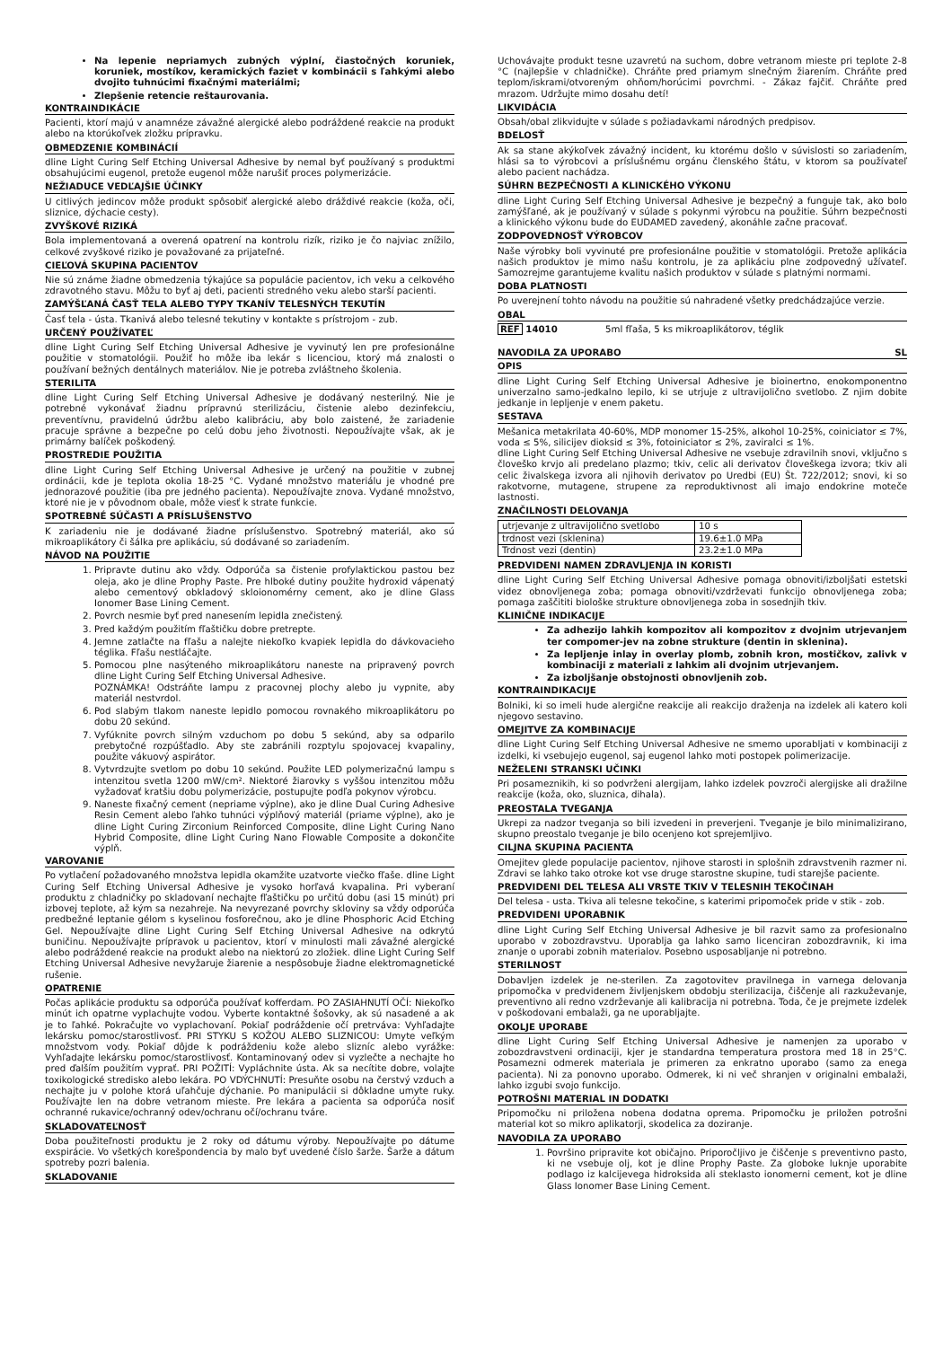Na lepenie nepriamych zubných výplní, čiastočných koruniek, koruniek, mostíkov, keramických faziet v kombinácii s ľahkými alebo dvojito tuhnúcimi fixačnými materiálmi;
Zlepšenie retencie reštaurovania.
KONTRAINDIKÁCIE
Pacienti, ktorí majú v anamnéze závažné alergické alebo podráždené reakcie na produkt alebo na ktorúkoľvek zložku prípravku.
OBMEDZENIE KOMBINÁCIÍ
dline Light Curing Self Etching Universal Adhesive by nemal byť používaný s produktmi obsahujúcimi eugenol, pretože eugenol môže narušiť proces polymerizácie.
NEŽIADUCE VEDĽAJŠIE ÚČINKY
U citlivých jedincov môže produkt spôsobiť alergické alebo dráždivé reakcie (koža, oči, sliznice, dýchacie cesty).
ZVYŠKOVÉ RIZIKÁ
Bola implementovaná a overená opatrení na kontrolu rizík, riziko je čo najviac znížilo, celkové zvyškové riziko je považované za prijateľné.
CIEĽOVÁ SKUPINA PACIENTOV
Nie sú známe žiadne obmedzenia týkajúce sa populácie pacientov, ich veku a celkového zdravotného stavu. Môžu to byť aj deti, pacienti stredného veku alebo starší pacienti.
ZAMÝŠĽANÁ ČASŤ TELA ALEBO TYPY TKANÍV TELESNÝCH TEKUTÍN
Časť tela - ústa. Tkanivá alebo telesné tekutiny v kontakte s prístrojom - zub.
URČENÝ POUŽÍVATEĽ
dline Light Curing Self Etching Universal Adhesive je vyvinutý len pre profesionálne použitie v stomatológii. Použiť ho môže iba lekár s licenciou, ktorý má znalosti o používaní bežných dentálnych materiálov. Nie je potreba zvláštneho školenia.
STERILITA
dline Light Curing Self Etching Universal Adhesive je dodávaný nesterilný. Nie je potrebné vykonávať žiadnu prípravnú sterilizáciu, čistenie alebo dezinfekciu, preventívnu, pravidelnú údržbu alebo kalibráciu, aby bolo zaistené, že zariadenie pracuje správne a bezpečne po celú dobu jeho životnosti. Nepoužívajte však, ak je primárny balíček poškodený.
PROSTREDIE POUŽITIA
dline Light Curing Self Etching Universal Adhesive je určený na použitie v zubnej ordinácii, kde je teplota okolia 18-25 °C. Vydané množstvo materiálu je vhodné pre jednorazové použitie (iba pre jedného pacienta). Nepoužívajte znova. Vydané množstvo, ktoré nie je v pôvodnom obale, môže viesť k strate funkcie.
SPOTREBNÉ SÚČASTI A PRÍSLUŠENSTVO
K zariadeniu nie je dodávané žiadne príslušenstvo. Spotrebný materiál, ako sú mikroaplikátory či šálka pre aplikáciu, sú dodávané so zariadením.
NÁVOD NA POUŽITIE
1. Pripravte dutinu ako vždy. Odporúča sa čistenie profylaktickou pastou bez oleja, ako je dline Prophy Paste. Pre hlboké dutiny použite hydroxid vápenatý alebo cementový obkladový skloionomérny cement, ako je dline Glass Ionomer Base Lining Cement.
2. Povrch nesmie byť pred nanesením lepidla znečistený.
3. Pred každým použitím fľaštičku dobre pretrepte.
4. Jemne zatlačte na fľašu a nalejte niekoľko kvapiek lepidla do dávkovacieho téglika. Fľašu nestláčajte.
5. Pomocou plne nasýteného mikroaplikátoru naneste na pripravený povrch dline Light Curing Self Etching Universal Adhesive.
POZNÁMKA! Odstráňte lampu z pracovnej plochy alebo ju vypnite, aby materiál nestvrdol.
6. Pod slabým tlakom naneste lepidlo pomocou rovnakého mikroaplikátoru po dobu 20 sekúnd.
7. Vyfúknite povrch silným vzduchom po dobu 5 sekúnd, aby sa odparilo prebytočné rozpúšťadlo. Aby ste zabránili rozptylu spojovacej kvapaliny, použite vákuový aspirátor.
8. Vytvrdzujte svetlom po dobu 10 sekúnd. Použite LED polymerizačnú lampu s intenzitou svetla 1200 mW/cm². Niektoré žiarovky s vyššou intenzitou môžu vyžadovať kratšiu dobu polymerizácie, postupujte podľa pokynov výrobcu.
9. Naneste fixačný cement (nepriame výplne), ako je dline Dual Curing Adhesive Resin Cement alebo ľahko tuhnúci výplňový materiál (priame výplne), ako je dline Light Curing Zirconium Reinforced Composite, dline Light Curing Nano Hybrid Composite, dline Light Curing Nano Flowable Composite a dokončite výplň.
VAROVANIE
Po vytlačení požadovaného množstva lepidla okamžite uzatvorte viečko fľaše. dline Light Curing Self Etching Universal Adhesive je vysoko horľavá kvapalina. Pri vyberaní produktu z chladničky po skladovaní nechajte fľaštičku po určitú dobu (asi 15 minút) pri izbovej teplote, až kým sa nezahreje. Na nevyrezané povrchy skloviny sa vždy odporúča predbežné leptanie gélom s kyselinou fosforečnou, ako je dline Phosphoric Acid Etching Gel. Nepoužívajte dline Light Curing Self Etching Universal Adhesive na odkrytú buničinu. Nepoužívajte prípravok u pacientov, ktorí v minulosti mali závažné alergické alebo podráždené reakcie na produkt alebo na niektorú zo zložiek. dline Light Curing Self Etching Universal Adhesive nevyžaruje žiarenie a nespôsobuje žiadne elektromagnetické rušenie.
OPATRENIE
Počas aplikácie produktu sa odporúča používať kofferdam. PO ZASIAHNUTÍ OČÍ: Niekoľko minút ich opatrne vyplachujte vodou. Vyberte kontaktné šošovky, ak sú nasadené a ak je to ľahké. Pokračujte vo vyplachovaní. Pokiaľ podráždenie očí pretrváva: Vyhľadajte lekársku pomoc/starostlivosť. PRI STYKU S KOŽOU ALEBO SLIZNICOU: Umyte veľkým množstvom vody. Pokiaľ dôjde k podráždeniu kože alebo slizníc alebo vyrážke: Vyhľadajte lekársku pomoc/starostlivosť. Kontaminovaný odev si vyzlečte a nechajte ho pred ďalším použitím vyprať. PRI POŽITÍ: Vypláchnite ústa. Ak sa necítite dobre, volajte toxikologické stredisko alebo lekára. PO VDÝCHNUTÍ: Presuňte osobu na čerstvý vzduch a nechajte ju v polohe ktorá uľahčuje dýchanie. Po manipulácii si dôkladne umyte ruky. Používajte len na dobre vetranom mieste. Pre lekára a pacienta sa odporúča nosiť ochranné rukavice/ochranný odev/ochranu očí/ochranu tváre.
SKLADOVATEĽNOSŤ
Doba použiteľnosti produktu je 2 roky od dátumu výroby. Nepoužívajte po dátume exspirácie. Vo všetkých korešpondencia by malo byť uvedené číslo šarže. Šarže a dátum spotreby pozri balenia.
SKLADOVANIE
Uchovávajte produkt tesne uzavretú na suchom, dobre vetranom mieste pri teplote 2-8 °C (najlepšie v chladničke). Chráňte pred priamym slnečným žiarením. Chráňte pred teplom/iskrami/otvoreným ohňom/horúcimi povrchmi. - Zákaz fajčiť. Chráňte pred mrazom. Udržujte mimo dosahu detí!
LIKVIDÁCIA
Obsah/obal zlikvidujte v súlade s požiadavkami národných predpisov.
BDELOSŤ
Ak sa stane akýkoľvek závažný incident, ku ktorému došlo v súvislosti so zariadením, hlási sa to výrobcovi a príslušnému orgánu členského štátu, v ktorom sa používateľ alebo pacient nachádza.
SÚHRN BEZPEČNOSTI A KLINICKÉHO VÝKONU
dline Light Curing Self Etching Universal Adhesive je bezpečný a funguje tak, ako bolo zamýšľané, ak je používaný v súlade s pokynmi výrobcu na použitie. Súhrn bezpečnosti a klinického výkonu bude do EUDAMED zavedený, akonáhle začne pracovať.
ZODPOVEDNOSŤ VÝROBCOV
Naše výrobky boli vyvinuté pre profesionálne použitie v stomatológii. Pretože aplikácia našich produktov je mimo našu kontrolu, je za aplikáciu plne zodpovedný užívateľ. Samozrejme garantujeme kvalitu našich produktov v súlade s platnými normami.
DOBA PLATNOSTI
Po uverejnení tohto návodu na použitie sú nahradené všetky predchádzajúce verzie.
OBAL
REF 14010 5ml fľaša, 5 ks mikroaplikátorov, téglik
NAVODILA ZA UPORABO SL
OPIS
dline Light Curing Self Etching Universal Adhesive je bioinertno, enokomponentno univerzalno samo-jedkalno lepilo, ki se utrjuje z ultravijolično svetlobo. Z njim dobite jedkanje in lepljenje v enem paketu.
SESTAVA
Mešanica metakrilata 40-60%, MDP monomer 15-25%, alkohol 10-25%, coiniciator ≤ 7%, voda ≤ 5%, silicijev dioksid ≤ 3%, fotoiniciator ≤ 2%, zaviralci ≤ 1%.
dline Light Curing Self Etching Universal Adhesive ne vsebuje zdravilnih snovi, vključno s človeško krvjo ali predelano plazmo; tkiv, celic ali derivatov človeškega izvora; tkiv ali celic živalskega izvora ali njihovih derivatov po Uredbi (EU) Št. 722/2012; snovi, ki so rakotvorne, mutagene, strupene za reproduktivnost ali imajo endokrine moteče lastnosti.
ZNAČILNOSTI DELOVANJA
| utrjevanje z ultravijolično svetlobo | 10 s |
| trdnost vezi (sklenina) | 19.6±1.0 MPa |
| Trdnost vezi (dentin) | 23.2±1.0 MPa |
PREDVIDENI NAMEN ZDRAVLJENJA IN KORISTI
dline Light Curing Self Etching Universal Adhesive pomaga obnoviti/izboljšati estetski videz obnovljenega zoba; pomaga obnoviti/vzdrževati funkcijo obnovljenega zoba; pomaga zaščititi biološke strukture obnovljenega zoba in sosednjih tkiv.
KLINIČNE INDIKACIJE
Za adhezijo lahkih kompozitov ali kompozitov z dvojnim utrjevanjem ter compomer-jev na zobne strukture (dentin in sklenina).
Za lepljenje inlay in overlay plomb, zobnih kron, mostičkov, zalivk v kombinaciji z materiali z lahkim ali dvojnim utrjevanjem.
Za izboljšanje obstojnosti obnovljenih zob.
KONTRAINDIKACIJE
Bolniki, ki so imeli hude alergične reakcije ali reakcijo draženja na izdelek ali katero koli njegovo sestavino.
OMEJITVE ZA KOMBINACIJE
dline Light Curing Self Etching Universal Adhesive ne smemo uporabljati v kombinaciji z izdelki, ki vsebujejo eugenol, saj eugenol lahko moti postopek polimerizacije.
NEŽELENI STRANSKI UČINKI
Pri posameznikih, ki so podvrženi alergijam, lahko izdelek povzroči alergijske ali dražilne reakcije (koža, oko, sluznica, dihala).
PREOSTALA TVEGANJA
Ukrepi za nadzor tveganja so bili izvedeni in preverjeni. Tveganje je bilo minimalizirano, skupno preostalo tveganje je bilo ocenjeno kot sprejemljivo.
CILJNA SKUPINA PACIENTA
Omejitev glede populacije pacientov, njihove starosti in splošnih zdravstvenih razmer ni. Zdravi se lahko tako otroke kot vse druge starostne skupine, tudi starejše paciente.
PREDVIDENI DEL TELESA ALI VRSTE TKIV V TELESNIH TEKOČINAH
Del telesa - usta. Tkiva ali telesne tekočine, s katerimi pripomoček pride v stik - zob.
PREDVIDENI UPORABNIK
dline Light Curing Self Etching Universal Adhesive je bil razvit samo za profesionalno uporabo v zobozdravstvu. Uporablja ga lahko samo licenciran zobozdravnik, ki ima znanje o uporabi zobnih materialov. Posebno usposabljanje ni potrebno.
STERILNOST
Dobavljen izdelek je ne-sterilen. Za zagotovitev pravilnega in varnega delovanja pripomočka v predvidenem življenjskem obdobju sterilizacija, čiščenje ali razkuževanje, preventivno ali redno vzdrževanje ali kalibracija ni potrebna. Toda, če je prejmete izdelek v poškodovani embalaži, ga ne uporabljajte.
OKOLJE UPORABE
dline Light Curing Self Etching Universal Adhesive je namenjen za uporabo v zobozdravstveni ordinaciji, kjer je standardna temperatura prostora med 18 in 25°C. Posamezni odmerek materiala je primeren za enkratno uporabo (samo za enega pacienta). Ni za ponovno uporabo. Odmerek, ki ni več shranjen v originalni embalaži, lahko izgubi svojo funkcijo.
POTROŠNI MATERIAL IN DODATKI
Pripomočku ni priložena nobena dodatna oprema. Pripomočku je priložen potrošni material kot so mikro aplikatorji, skodelica za doziranje.
NAVODILA ZA UPORABO
1. Površino pripravite kot običajno. Priporočljivo je čiščenje s preventivno pasto, ki ne vsebuje olj, kot je dline Prophy Paste. Za globoke luknje uporabite podlago iz kalcijevega hidroksida ali steklasto ionomerni cement, kot je dline Glass Ionomer Base Lining Cement.